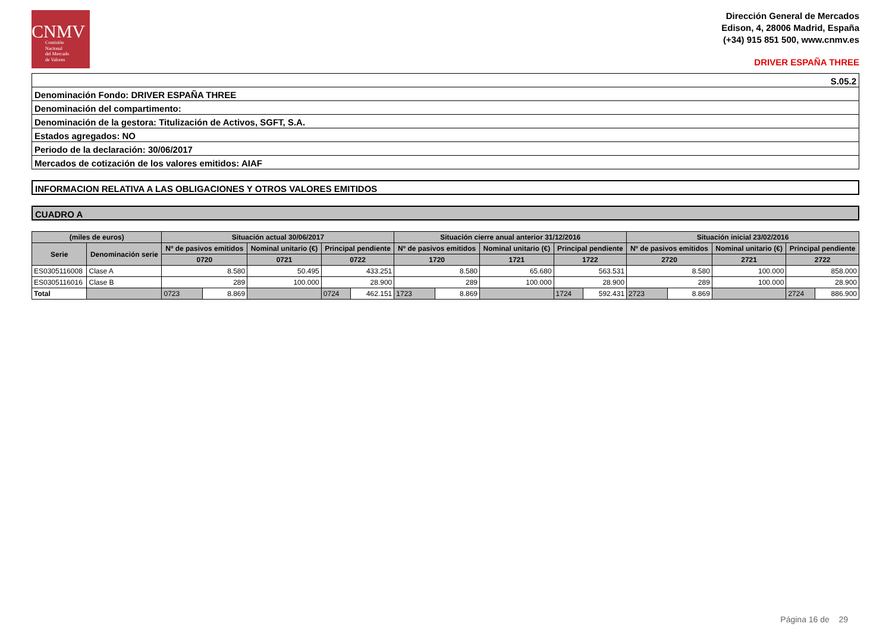CNMV
Comisión
Nacional
del Mercado
de Valores
Dirección General de Mercados
Edison, 4, 28006 Madrid, España
(+34) 915 851 500, www.cnmv.es
DRIVER ESPAÑA THREE
| S.05.2 |
| Denominación Fondo: DRIVER ESPAÑA THREE |
| Denominación del compartimento: |
| Denominación de la gestora: Titulización de Activos, SGFT, S.A. |
| Estados agregados: NO |
| Periodo de la declaración: 30/06/2017 |
| Mercados de cotización de los valores emitidos: AIAF |
INFORMACION RELATIVA A LAS OBLIGACIONES Y OTROS VALORES EMITIDOS
CUADRO A
| (miles de euros) | | Situación actual 30/06/2017 | | | | Situación cierre anual anterior 31/12/2016 | | | | Situación inicial 23/02/2016 | | | |
| --- | --- | --- | --- | --- | --- | --- | --- | --- | --- | --- | --- | --- | --- |
| Serie | Denominación serie | Nº de pasivos emitidos | | Nominal unitario (€) | Principal pendiente | Nº de pasivos emitidos | | Nominal unitario (€) | Principal pendiente | Nº de pasivos emitidos | | Nominal unitario (€) | Principal pendiente |
| | | 0720 | | 0721 | 0722 | 1720 | | 1721 | 1722 | 2720 | | 2721 | 2722 |
| ES0305116008 | Clase A | 8.580 | | 50.495 | 433.251 | 8.580 | | 65.680 | 563.531 | 8.580 | | 100.000 | 858.000 |
| ES0305116016 | Clase B | 289 | | 100.000 | 28.900 | 289 | | 100.000 | 28.900 | 289 | | 100.000 | 28.900 |
| Total | | 0723 | 8.869 | | / 0724 / 462.151 / | 1723 | 8.869 | | / 1724 / 592.431 / | 2723 | 8.869 | | / 2724 / 886.900 / |
Página 16 de 29